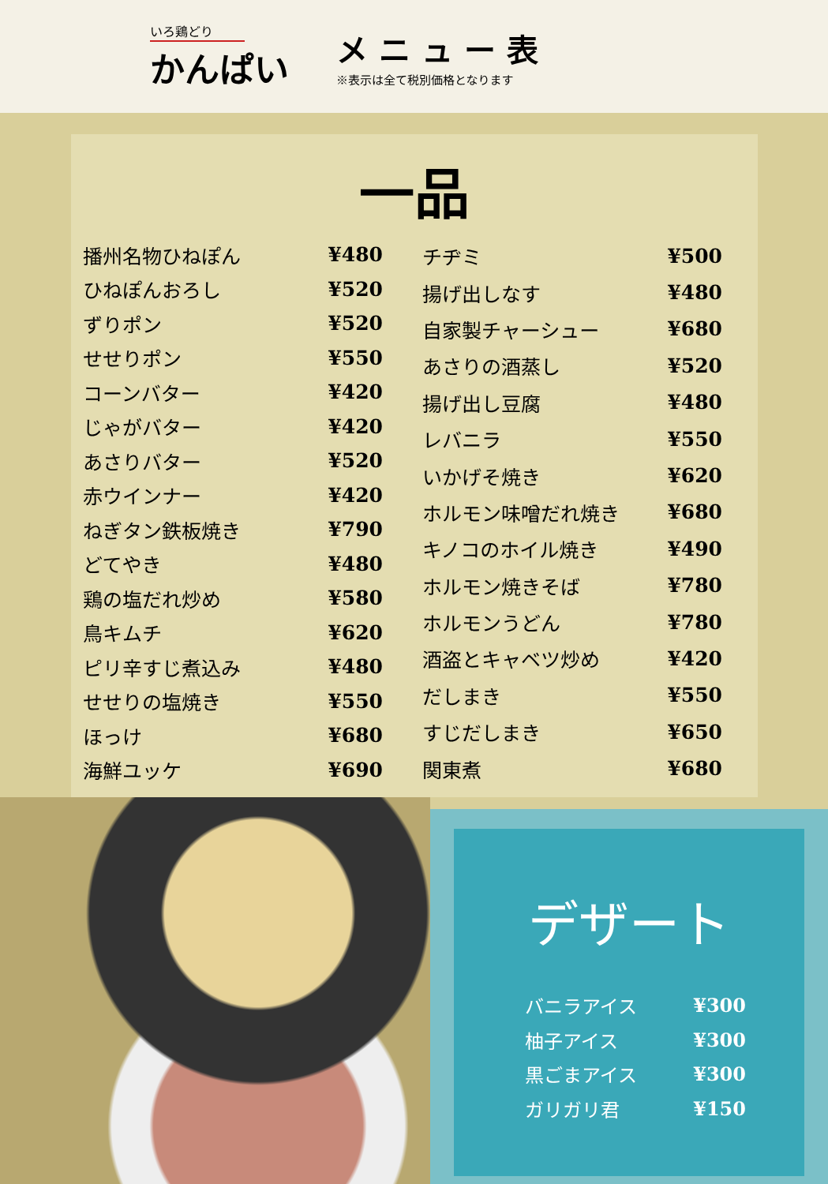いろ鶏どり
かんぱい
メニュー表
※表示は全て税別価格となります
一品
| 播州名物ひねぽん | ¥480 |
| ひねぽんおろし | ¥520 |
| ずりポン | ¥520 |
| せせりポン | ¥550 |
| コーンバター | ¥420 |
| じゃがバター | ¥420 |
| あさりバター | ¥520 |
| 赤ウインナー | ¥420 |
| ねぎタン鉄板焼き | ¥790 |
| どてやき | ¥480 |
| 鶏の塩だれ炒め | ¥580 |
| 鳥キムチ | ¥620 |
| ピリ辛すじ煮込み | ¥480 |
| せせりの塩焼き | ¥550 |
| ほっけ | ¥680 |
| 海鮮ユッケ | ¥690 |
| チヂミ | ¥500 |
| 揚げ出しなす | ¥480 |
| 自家製チャーシュー | ¥680 |
| あさりの酒蒸し | ¥520 |
| 揚げ出し豆腐 | ¥480 |
| レバニラ | ¥550 |
| いかげそ焼き | ¥620 |
| ホルモン味噌だれ焼き | ¥680 |
| キノコのホイル焼き | ¥490 |
| ホルモン焼きそば | ¥780 |
| ホルモンうどん | ¥780 |
| 酒盗とキャベツ炒め | ¥420 |
| だしまき | ¥550 |
| すじだしまき | ¥650 |
| 関東煮 | ¥680 |
デザート
| バニラアイス | ¥300 |
| 柚子アイス | ¥300 |
| 黒ごまアイス | ¥300 |
| ガリガリ君 | ¥150 |